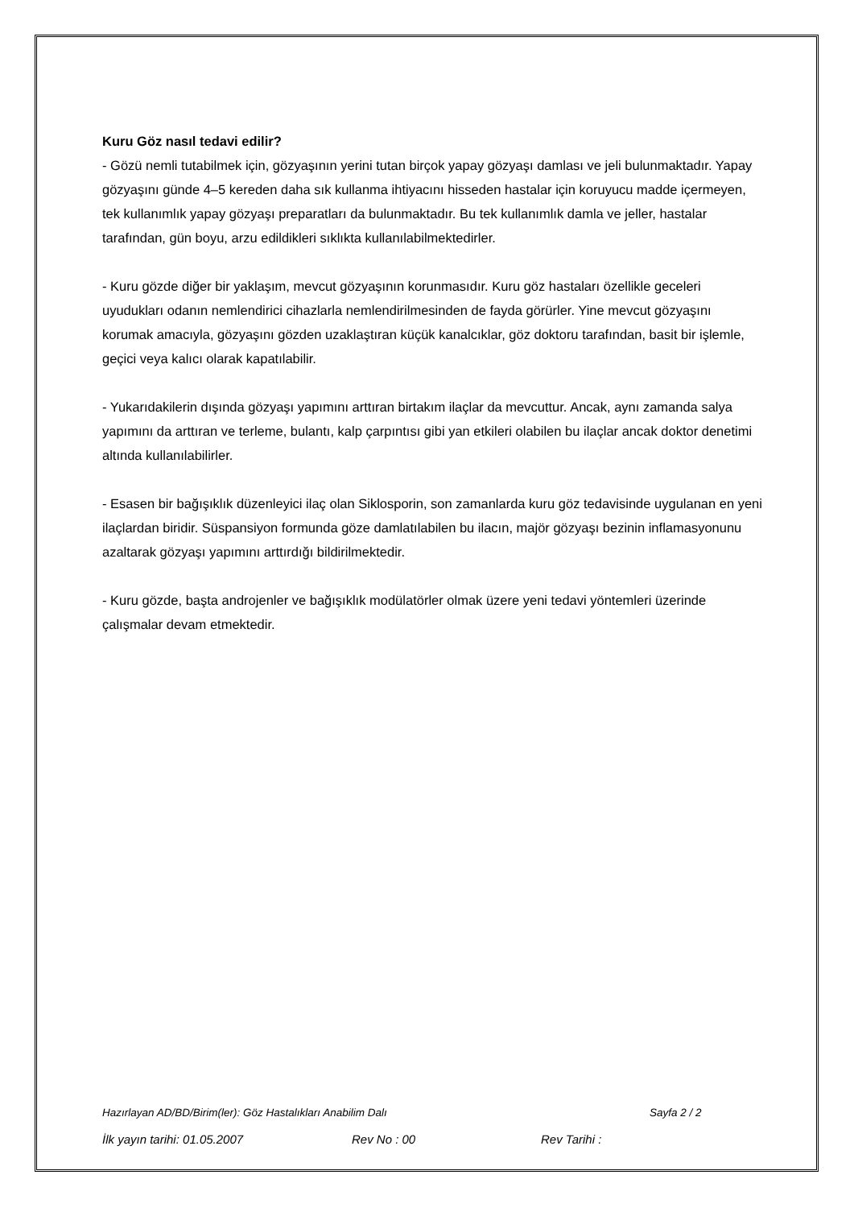Kuru Göz nasıl tedavi edilir?
- Gözü nemli tutabilmek için, gözyaşının yerini tutan birçok yapay gözyaşı damlası ve jeli bulunmaktadır. Yapay gözyaşını günde 4–5 kereden daha sık kullanma ihtiyacını hisseden hastalar için koruyucu madde içermeyen, tek kullanımlık yapay gözyaşı preparatları da bulunmaktadır. Bu tek kullanımlık damla ve jeller, hastalar tarafından, gün boyu, arzu edildikleri sıklıkta kullanılabilmektedirler.
- Kuru gözde diğer bir yaklaşım, mevcut gözyaşının korunmasıdır. Kuru göz hastaları özellikle geceleri uyudukları odanın nemlendirici cihazlarla nemlendirilmesinden de fayda görürler. Yine mevcut gözyaşını korumak amacıyla, gözyaşını gözden uzaklaştıran küçük kanalcıklar, göz doktoru tarafından, basit bir işlemle, geçici veya kalıcı olarak kapatılabilir.
- Yukarıdakilerin dışında gözyaşı yapımını arttıran birtakım ilaçlar da mevcuttur. Ancak, aynı zamanda salya yapımını da arttıran ve terleme, bulantı, kalp çarpıntısı gibi yan etkileri olabilen bu ilaçlar ancak doktor denetimi altında kullanılabilirler.
- Esasen bir bağışıklık düzenleyici ilaç olan Siklosporin, son zamanlarda kuru göz tedavisinde uygulanan en yeni ilaçlardan biridir. Süspansiyon formunda göze damlatılabilen bu ilacın, majör gözyaşı bezinin inflamasyonunu azaltarak gözyaşı yapımını arttırdığı bildirilmektedir.
- Kuru gözde, başta androjenler ve bağışıklık modülatörler olmak üzere yeni tedavi yöntemleri üzerinde çalışmalar devam etmektedir.
Hazırlayan AD/BD/Birim(ler): Göz Hastalıkları Anabilim Dalı Sayfa 2 / 2
İlk yayın tarihi: 01.05.2007 Rev No : 00 Rev Tarihi :